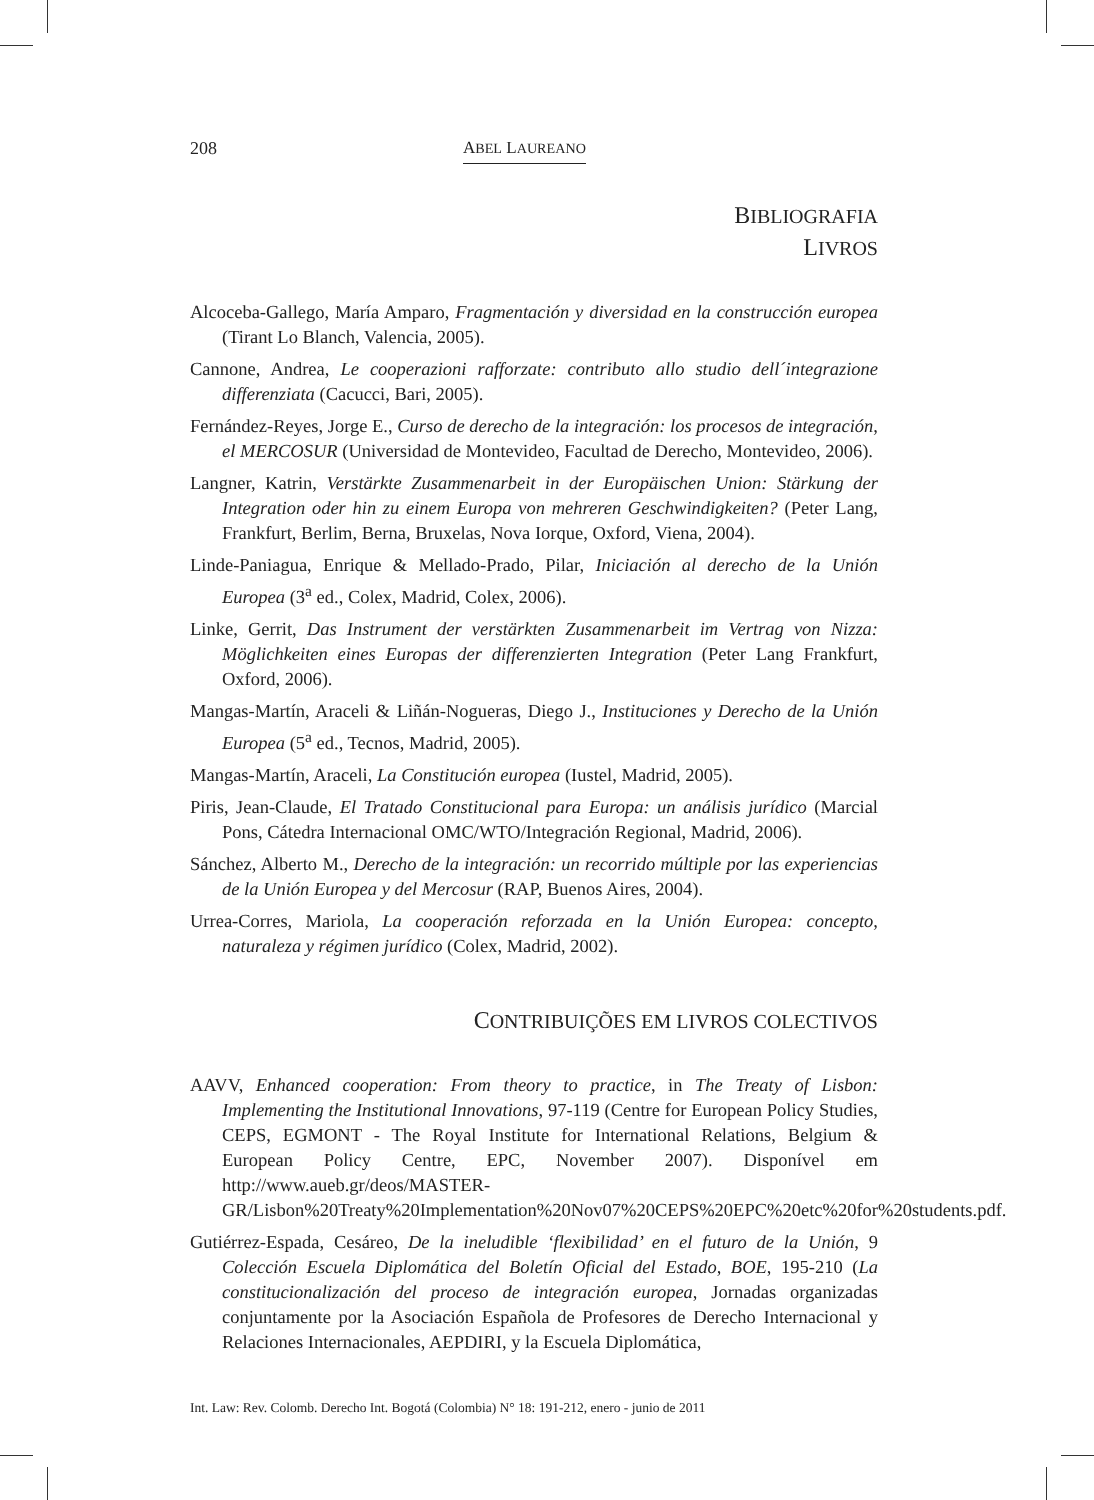208 ABEL LAUREANO
BIBLIOGRAFIA
LIVROS
Alcoceba-Gallego, María Amparo, Fragmentación y diversidad en la construcción europea (Tirant Lo Blanch, Valencia, 2005).
Cannone, Andrea, Le cooperazioni rafforzate: contributo allo studio dell´integrazione differenziata (Cacucci, Bari, 2005).
Fernández-Reyes, Jorge E., Curso de derecho de la integración: los procesos de integración, el MERCOSUR (Universidad de Montevideo, Facultad de Derecho, Montevideo, 2006).
Langner, Katrin, Verstärkte Zusammenarbeit in der Europäischen Union: Stärkung der Integration oder hin zu einem Europa von mehreren Geschwindigkeiten? (Peter Lang, Frankfurt, Berlim, Berna, Bruxelas, Nova Iorque, Oxford, Viena, 2004).
Linde-Paniagua, Enrique & Mellado-Prado, Pilar, Iniciación al derecho de la Unión Europea (3<sup>a</sup> ed., Colex, Madrid, Colex, 2006).
Linke, Gerrit, Das Instrument der verstärkten Zusammenarbeit im Vertrag von Nizza: Möglichkeiten eines Europas der differenzierten Integration (Peter Lang Frankfurt, Oxford, 2006).
Mangas-Martín, Araceli & Liñán-Nogueras, Diego J., Instituciones y Derecho de la Unión Europea (5<sup>a</sup> ed., Tecnos, Madrid, 2005).
Mangas-Martín, Araceli, La Constitución europea (Iustel, Madrid, 2005).
Piris, Jean-Claude, El Tratado Constitucional para Europa: un análisis jurídico (Marcial Pons, Cátedra Internacional OMC/WTO/Integración Regional, Madrid, 2006).
Sánchez, Alberto M., Derecho de la integración: un recorrido múltiple por las experiencias de la Unión Europea y del Mercosur (RAP, Buenos Aires, 2004).
Urrea-Corres, Mariola, La cooperación reforzada en la Unión Europea: concepto, naturaleza y régimen jurídico (Colex, Madrid, 2002).
CONTRIBUIÇÕES EM LIVROS COLECTIVOS
AAVV, Enhanced cooperation: From theory to practice, in The Treaty of Lisbon: Implementing the Institutional Innovations, 97-119 (Centre for European Policy Studies, CEPS, EGMONT - The Royal Institute for International Relations, Belgium & European Policy Centre, EPC, November 2007). Disponível em http://www.aueb.gr/deos/MASTER-GR/Lisbon%20Treaty%20Implementation%20Nov07%20CEPS%20EPC%20etc%20for%20students.pdf.
Gutiérrez-Espada, Cesáreo, De la ineludible ‘flexibilidad’ en el futuro de la Unión, 9 Colección Escuela Diplomática del Boletín Oficial del Estado, BOE, 195-210 (La constitucionalización del proceso de integración europea, Jornadas organizadas conjuntamente por la Asociación Española de Profesores de Derecho Internacional y Relaciones Internacionales, AEPDIRI, y la Escuela Diplomática,
Int. Law: Rev. Colomb. Derecho Int. Bogotá (Colombia) N° 18: 191-212, enero - junio de 2011